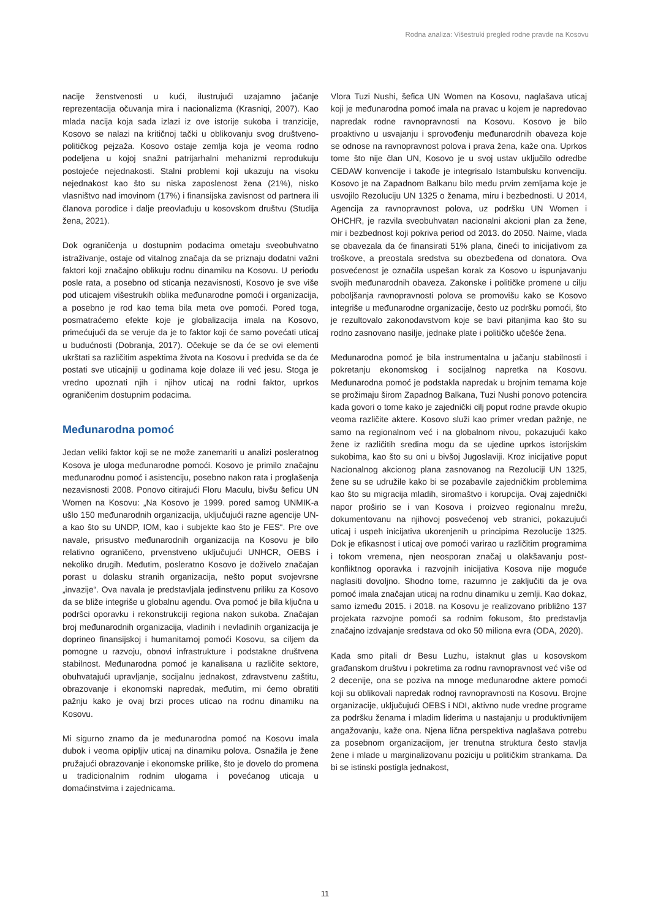Rodna analiza: Višestruki pregled rodne pravde na Kosovu
nacije ženstvenosti u kući, ilustrujući uzajamno jačanje reprezentacija očuvanja mira i nacionalizma (Krasniqi, 2007). Kao mlada nacija koja sada izlazi iz ove istorije sukoba i tranzicije, Kosovo se nalazi na kritičnoj tački u oblikovanju svog društveno-političkog pejzaža. Kosovo ostaje zemlja koja je veoma rodno podeljena u kojoj snažni patrijarhalni mehanizmi reprodukuju postojeće nejednakosti. Stalni problemi koji ukazuju na visoku nejednakost kao što su niska zaposlenost žena (21%), nisko vlasništvo nad imovinom (17%) i finansijska zavisnost od partnera ili članova porodice i dalje preovlađuju u kosovskom društvu (Studija žena, 2021).
Dok ograničenja u dostupnim podacima ometaju sveobuhvatno istraživanje, ostaje od vitalnog značaja da se priznaju dodatni važni faktori koji značajno oblikuju rodnu dinamiku na Kosovu. U periodu posle rata, a posebno od sticanja nezavisnosti, Kosovo je sve više pod uticajem višestrukih oblika međunarodne pomoći i organizacija, a posebno je rod kao tema bila meta ove pomoći. Pored toga, posmatraćemo efekte koje je globalizacija imala na Kosovo, primećujući da se veruje da je to faktor koji će samo povećati uticaj u budućnosti (Dobranja, 2017). Očekuje se da će se ovi elementi ukrštati sa različitim aspektima života na Kosovu i predviđa se da će postati sve uticajniji u godinama koje dolaze ili već jesu. Stoga je vredno upoznati njih i njihov uticaj na rodni faktor, uprkos ograničenim dostupnim podacima.
Međunarodna pomoć
Jedan veliki faktor koji se ne može zanemariti u analizi posleratnog Kosova je uloga međunarodne pomoći. Kosovo je primilo značajnu međunarodnu pomoć i asistenciju, posebno nakon rata i proglašenja nezavisnosti 2008. Ponovo citirajući Floru Maculu, bivšu šeficu UN Women na Kosovu: „Na Kosovo je 1999. pored samog UNMIK-a ušlo 150 međunarodnih organizacija, uključujući razne agencije UN-a kao što su UNDP, IOM, kao i subjekte kao što je FES“. Pre ove navale, prisustvo međunarodnih organizacija na Kosovu je bilo relativno ograničeno, prvenstveno uključujući UNHCR, OEBS i nekoliko drugih. Međutim, posleratno Kosovo je doživelo značajan porast u dolasku stranih organizacija, nešto poput svojevrsne „invazije“. Ova navala je predstavljala jedinstvenu priliku za Kosovo da se bliže integriše u globalnu agendu. Ova pomoć je bila ključna u podršci oporavku i rekonstrukciji regiona nakon sukoba. Značajan broj međunarodnih organizacija, vladinih i nevladinih organizacija je doprineo finansijskoj i humanitarnoj pomoći Kosovu, sa ciljem da pomogne u razvoju, obnovi infrastrukture i podstakne društvena stabilnost. Međunarodna pomoć je kanalisana u različite sektore, obuhvatajući upravljanje, socijalnu jednakost, zdravstvenu zaštitu, obrazovanje i ekonomski napredak, međutim, mi ćemo obratiti pažnju kako je ovaj brzi proces uticao na rodnu dinamiku na Kosovu.
Mi sigurno znamo da je međunarodna pomoć na Kosovu imala dubok i veoma opipljiv uticaj na dinamiku polova. Osnažila je žene pružajući obrazovanje i ekonomske prilike, što je dovelo do promena u tradicionalnim rodnim ulogama i povećanog uticaja u domaćinstvima i zajednicama.
Vlora Tuzi Nushi, šefica UN Women na Kosovu, naglašava uticaj koji je međunarodna pomoć imala na pravac u kojem je napredovao napredak rodne ravnopravnosti na Kosovu. Kosovo je bilo proaktivno u usvajanju i sprovođenju međunarodnih obaveza koje se odnose na ravnopravnost polova i prava žena, kaže ona. Uprkos tome što nije član UN, Kosovo je u svoj ustav uključilo odredbe CEDAW konvencije i takođe je integrisalo Istambulsku konvenciju. Kosovo je na Zapadnom Balkanu bilo među prvim zemljama koje je usvojilo Rezoluciju UN 1325 o ženama, miru i bezbednosti. U 2014, Agencija za ravnopravnost polova, uz podršku UN Women i OHCHR, je razvila sveobuhvatan nacionalni akcioni plan za žene, mir i bezbednost koji pokriva period od 2013. do 2050. Naime, vlada se obavezala da će finansirati 51% plana, čineći to inicijativom za troškove, a preostala sredstva su obezbeđena od donatora. Ova posvećenost je označila uspešan korak za Kosovo u ispunjavanju svojih međunarodnih obaveza. Zakonske i političke promene u cilju poboljšanja ravnopravnosti polova se promovišu kako se Kosovo integriše u međunarodne organizacije, često uz podršku pomoći, što je rezultovalo zakonodavstvom koje se bavi pitanjima kao što su rodno zasnovano nasilje, jednake plate i političko učešće žena.
Međunarodna pomoć je bila instrumentalna u jačanju stabilnosti i pokretanju ekonomskog i socijalnog napretka na Kosovu. Međunarodna pomoć je podstakla napredak u brojnim temama koje se prožimaju širom Zapadnog Balkana, Tuzi Nushi ponovo potencira kada govori o tome kako je zajednički cilj poput rodne pravde okupio veoma različite aktere. Kosovo služi kao primer vredan pažnje, ne samo na regionalnom već i na globalnom nivou, pokazujući kako žene iz različitih sredina mogu da se ujedine uprkos istorijskim sukobima, kao što su oni u bivšoj Jugoslaviji. Kroz inicijative poput Nacionalnog akcionog plana zasnovanog na Rezoluciji UN 1325, žene su se udružile kako bi se pozabavile zajedničkim problemima kao što su migracija mladih, siromaštvo i korupcija. Ovaj zajednički napor proširio se i van Kosova i proizveo regionalnu mrežu, dokumentovanu na njihovoj posvećenoj veb stranici, pokazujući uticaj i uspeh inicijativa ukorenjenih u principima Rezolucije 1325. Dok je efikasnost i uticaj ove pomoći varirao u različitim programima i tokom vremena, njen neosporan značaj u olakšavanju post-konfliktnog oporavka i razvojnih inicijativa Kosova nije moguće naglasiti dovoljno. Shodno tome, razumno je zaključiti da je ova pomoć imala značajan uticaj na rodnu dinamiku u zemlji. Kao dokaz, samo između 2015. i 2018. na Kosovu je realizovano približno 137 projekata razvojne pomoći sa rodnim fokusom, što predstavlja značajno izdvajanje sredstava od oko 50 miliona evra (ODA, 2020).
Kada smo pitali dr Besu Luzhu, istaknut glas u kosovskom građanskom društvu i pokretima za rodnu ravnopravnost već više od 2 decenije, ona se poziva na mnoge međunarodne aktere pomoći koji su oblikovali napredak rodnoj ravnopravnosti na Kosovu. Brojne organizacije, uključujući OEBS i NDI, aktivno nude vredne programe za podršku ženama i mladim liderima u nastajanju u produktivnijem angažovanju, kaže ona. Njena lična perspektiva naglašava potrebu za posebnom organizacijom, jer trenutna struktura često stavlja žene i mlade u marginalizovanu poziciju u političkim strankama. Da bi se istinski postigla jednakost,
11